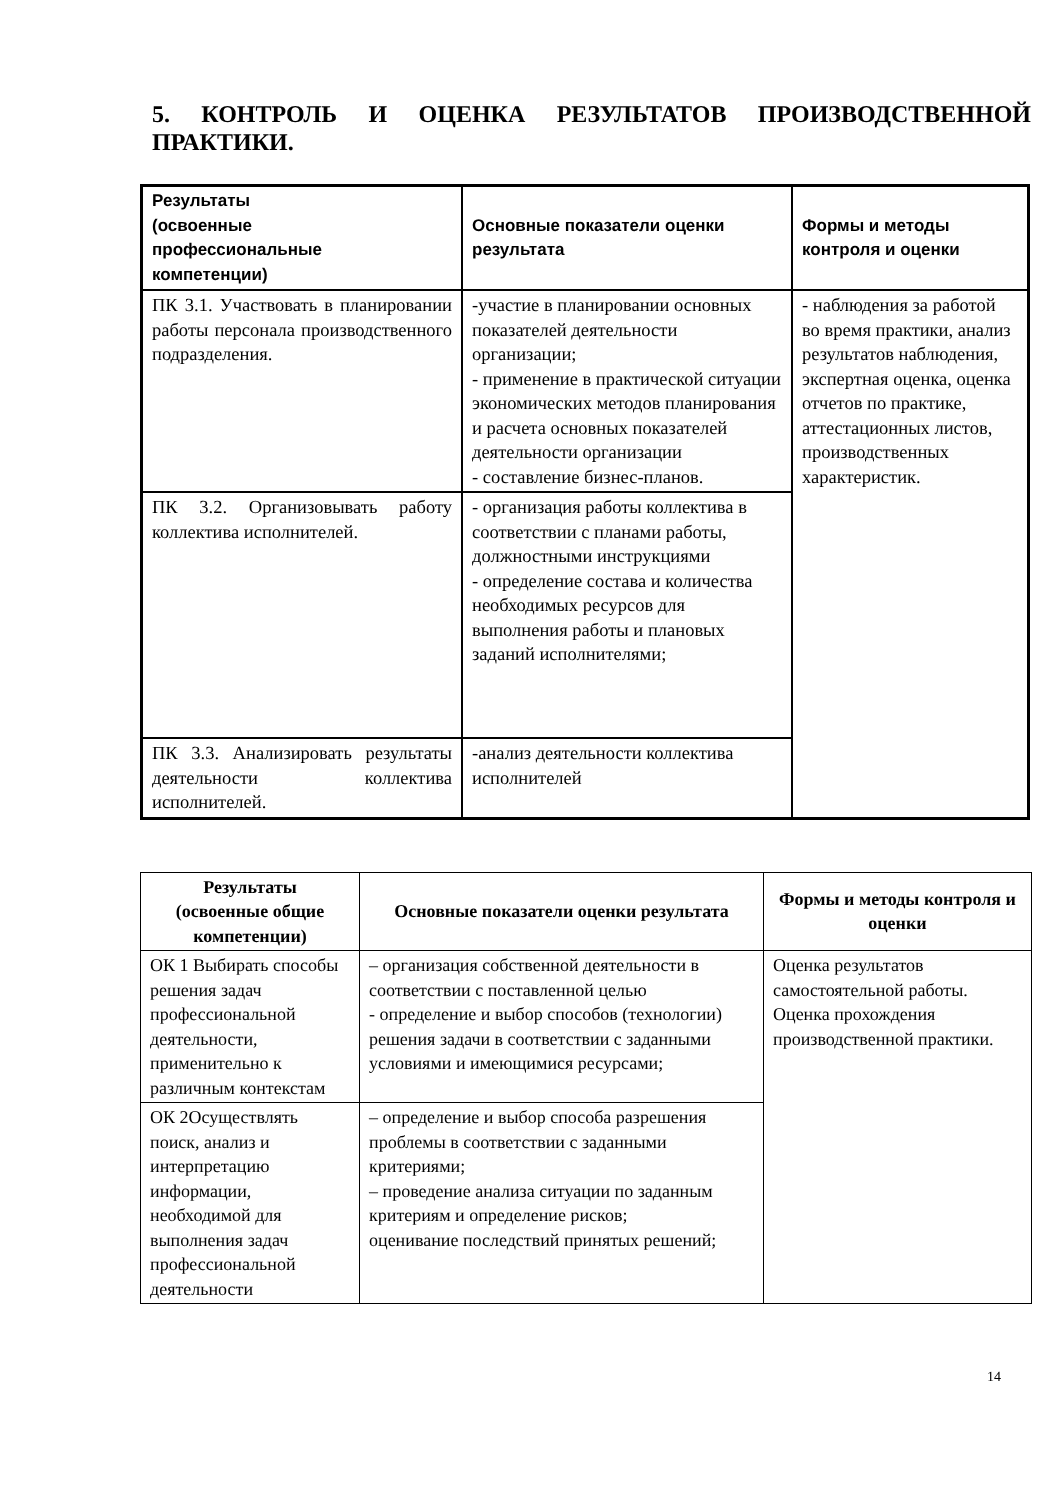5. КОНТРОЛЬ И ОЦЕНКА РЕЗУЛЬТАТОВ ПРОИЗВОДСТВЕННОЙ ПРАКТИКИ.
| Результаты (освоенные профессиональные компетенции) | Основные показатели оценки результата | Формы и методы контроля и оценки |
| --- | --- | --- |
| ПК 3.1. Участвовать в планировании работы персонала производственного подразделения. | -участие в планировании основных показателей деятельности организации; - применение в практической ситуации экономических методов планирования и расчета основных показателей деятельности организации - составление бизнес-планов. | - наблюдения за работой во время практики, анализ результатов наблюдения, экспертная оценка, оценка отчетов по практике, аттестационных листов, производственных характеристик. |
| ПК 3.2. Организовывать работу коллектива исполнителей. | - организация работы коллектива в соответствии с планами работы, должностными инструкциями - определение состава и количества необходимых ресурсов для выполнения работы и плановых заданий исполнителями; | |
| ПК 3.3. Анализировать результаты деятельности коллектива исполнителей. | -анализ деятельности коллектива исполнителей | |
| Результаты (освоенные общие компетенции) | Основные показатели оценки результата | Формы и методы контроля и оценки |
| --- | --- | --- |
| ОК 1 Выбирать способы решения задач профессиональной деятельности, применительно к различным контекстам | – организация собственной деятельности в соответствии с поставленной целью - определение и выбор способов (технологии) решения задачи в соответствии с заданными условиями и имеющимися ресурсами; | Оценка результатов самостоятельной работы. Оценка прохождения производственной практики. |
| ОК 2Осуществлять поиск, анализ и интерпретацию информации, необходимой для выполнения задач профессиональной деятельности | – определение и выбор способа разрешения проблемы в соответствии с заданными критериями; – проведение анализа ситуации по заданным критериям и определение рисков; оценивание последствий принятых решений; | |
14